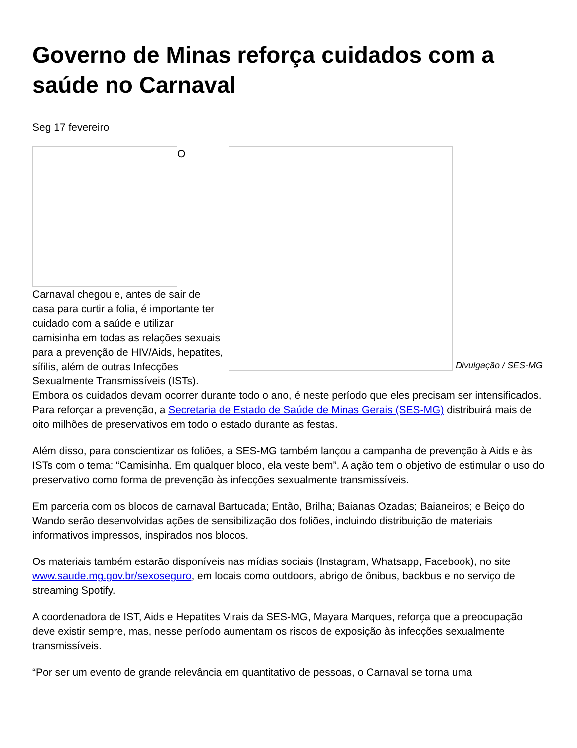Governo de Minas reforça cuidados com a saúde no Carnaval
Seg 17 fevereiro
Divulgação / SES-MG
O
Carnaval chegou e, antes de sair de casa para curtir a folia, é importante ter cuidado com a saúde e utilizar camisinha em todas as relações sexuais para a prevenção de HIV/Aids, hepatites, sífilis, além de outras Infecções Sexualmente Transmissíveis (ISTs). Embora os cuidados devam ocorrer durante todo o ano, é neste período que eles precisam ser intensificados. Para reforçar a prevenção, a Secretaria de Estado de Saúde de Minas Gerais (SES-MG) distribuirá mais de oito milhões de preservativos em todo o estado durante as festas.
Além disso, para conscientizar os foliões, a SES-MG também lançou a campanha de prevenção à Aids e às ISTs com o tema: “Camisinha. Em qualquer bloco, ela veste bem”. A ação tem o objetivo de estimular o uso do preservativo como forma de prevenção às infecções sexualmente transmissíveis.
Em parceria com os blocos de carnaval Bartucada; Então, Brilha; Baianas Ozadas; Baianeiros; e Beiço do Wando serão desenvolvidas ações de sensibilização dos foliões, incluindo distribuição de materiais informativos impressos, inspirados nos blocos.
Os materiais também estarão disponíveis nas mídias sociais (Instagram, Whatsapp, Facebook), no site www.saude.mg.gov.br/sexoseguro, em locais como outdoors, abrigo de ônibus, backbus e no serviço de streaming Spotify.
A coordenadora de IST, Aids e Hepatites Virais da SES-MG, Mayara Marques, reforça que a preocupação deve existir sempre, mas, nesse período aumentam os riscos de exposição às infecções sexualmente transmissíveis.
“Por ser um evento de grande relevância em quantitativo de pessoas, o Carnaval se torna uma